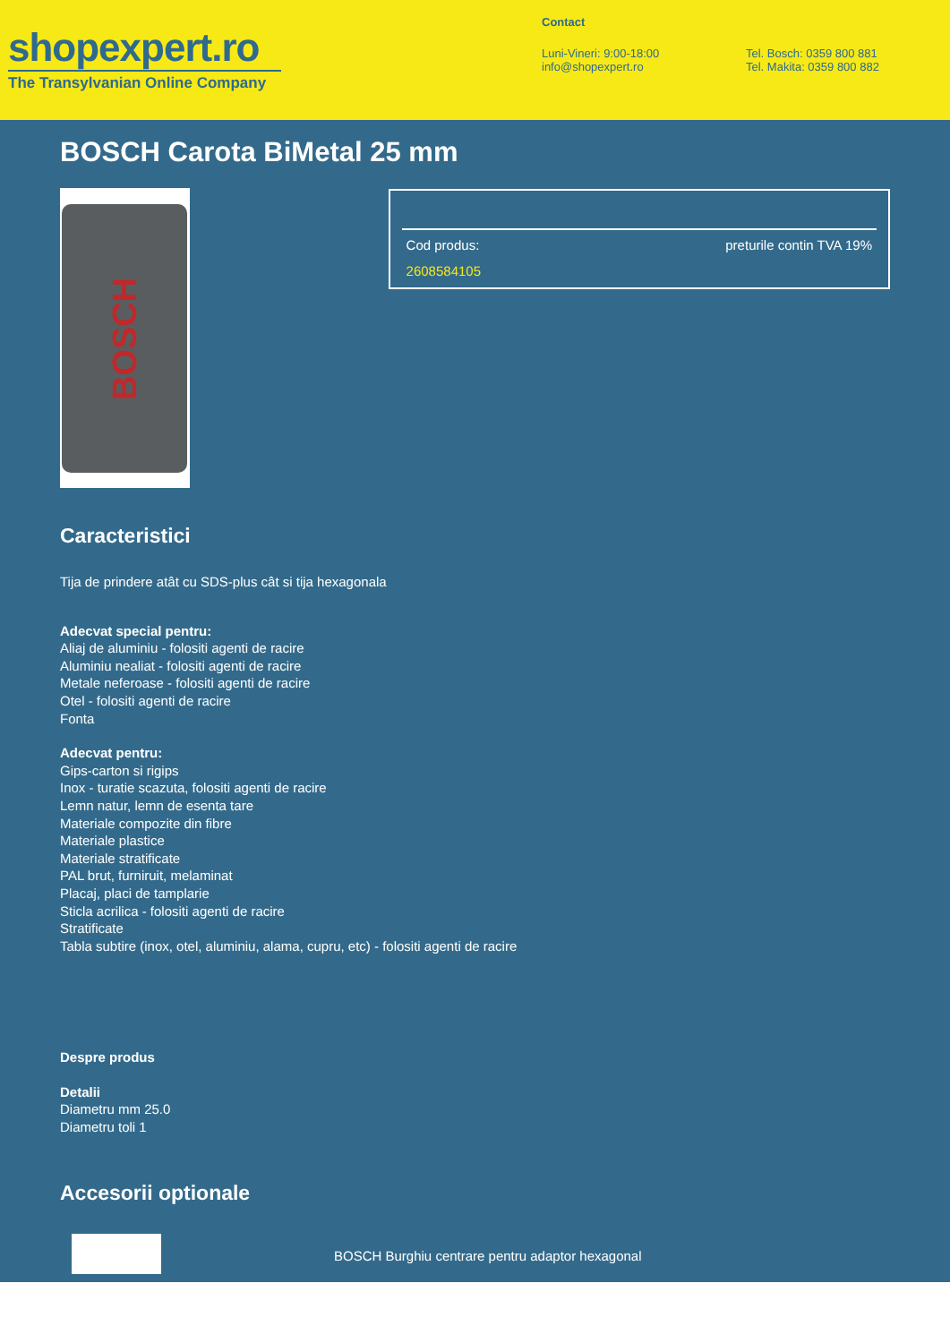shopexpert.ro
The Transylvanian Online Company
Contact
Luni-Vineri: 9:00-18:00
info@shopexpert.ro
Tel. Bosch: 0359 800 881
Tel. Makita: 0359 800 882
BOSCH Carota BiMetal 25 mm
BOSCH
Cod produs: preturile contin TVA 19%
2608584105
Caracteristici
Tija de prindere atât cu SDS-plus cât si tija hexagonala
Adecvat special pentru:
Aliaj de aluminiu - folositi agenti de racire
Aluminiu nealiat - folositi agenti de racire
Metale neferoase - folositi agenti de racire
Otel - folositi agenti de racire
Fonta
Adecvat pentru:
Gips-carton si rigips
Inox - turatie scazuta, folositi agenti de racire
Lemn natur, lemn de esenta tare
Materiale compozite din fibre
Materiale plastice
Materiale stratificate
PAL brut, furniruit, melaminat
Placaj, placi de tamplarie
Sticla acrilica - folositi agenti de racire
Stratificate
Tabla subtire (inox, otel, aluminiu, alama, cupru, etc) - folositi agenti de racire
Despre produs
Detalii
Diametru mm 25.0
Diametru toli 1
Accesorii optionale
BOSCH Burghiu centrare pentru adaptor hexagonal